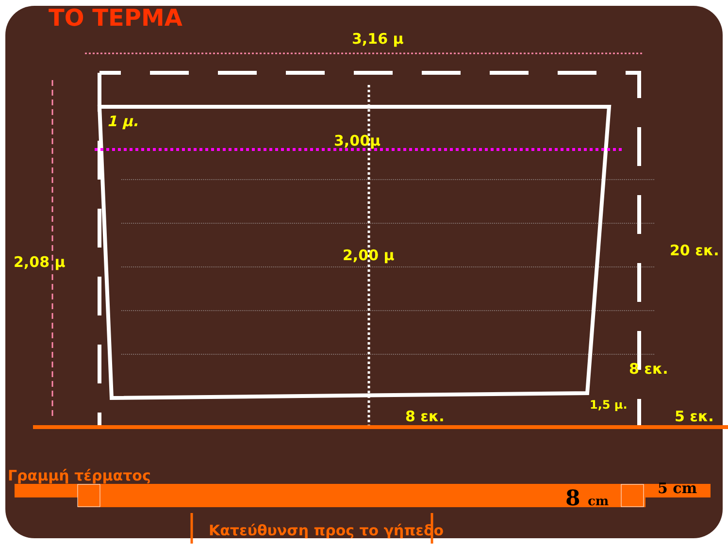ΤΟ ΤΕΡΜΑ
3,16 μ
1 μ.
3,00μ
2,08 μ 2,00 μ 20 εκ.
8 εκ.
1,5 μ.
8 εκ. 5 εκ.
Γραμμή τέρματος
8 cm 5 cm
Κατεύθυνση προς το γήπεδο